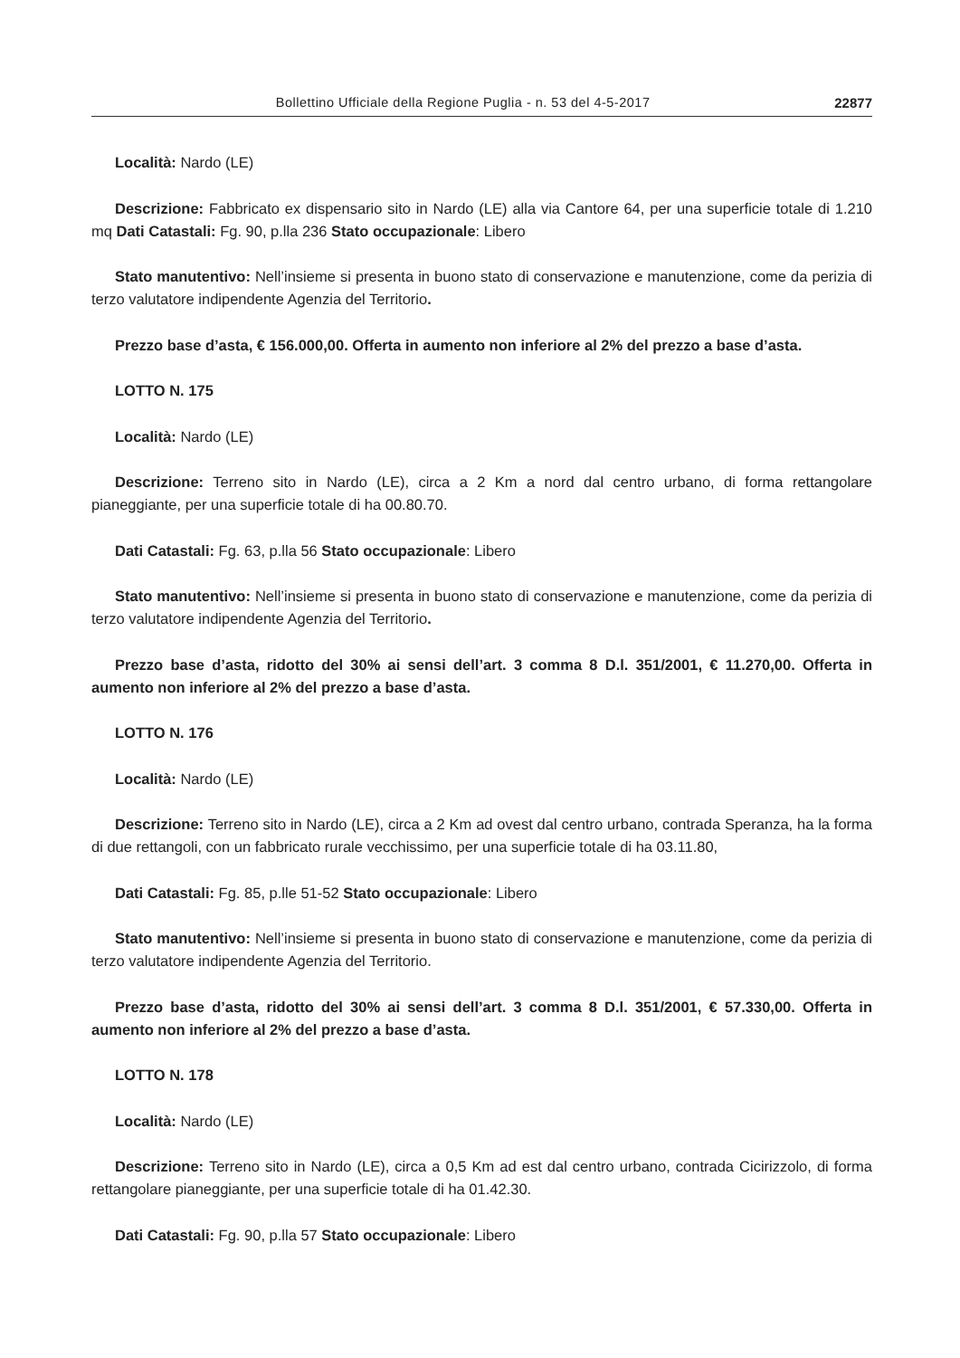Bollettino Ufficiale della Regione Puglia - n. 53 del 4-5-2017 22877
Località: Nardo (LE)
Descrizione: Fabbricato ex dispensario sito in Nardo (LE) alla via Cantore 64, per una superficie totale di 1.210 mq Dati Catastali: Fg. 90, p.lla 236 Stato occupazionale: Libero
Stato manutentivo: Nell’insieme si presenta in buono stato di conservazione e manutenzione, come da perizia di terzo valutatore indipendente Agenzia del Territorio.
Prezzo base d’asta, € 156.000,00. Offerta in aumento non inferiore al 2% del prezzo a base d’asta.
LOTTO N. 175
Località: Nardo (LE)
Descrizione: Terreno sito in Nardo (LE), circa a 2 Km a nord dal centro urbano, di forma rettangolare pianeggiante, per una superficie totale di ha 00.80.70.
Dati Catastali: Fg. 63, p.lla 56 Stato occupazionale: Libero
Stato manutentivo: Nell’insieme si presenta in buono stato di conservazione e manutenzione, come da perizia di terzo valutatore indipendente Agenzia del Territorio.
Prezzo base d’asta, ridotto del 30% ai sensi dell’art. 3 comma 8 D.l. 351/2001, € 11.270,00. Offerta in aumento non inferiore al 2% del prezzo a base d’asta.
LOTTO N. 176
Località: Nardo (LE)
Descrizione: Terreno sito in Nardo (LE), circa a 2 Km ad ovest dal centro urbano, contrada Speranza, ha la forma di due rettangoli, con un fabbricato rurale vecchissimo, per una superficie totale di ha 03.11.80,
Dati Catastali: Fg. 85, p.lle 51-52 Stato occupazionale: Libero
Stato manutentivo: Nell’insieme si presenta in buono stato di conservazione e manutenzione, come da perizia di terzo valutatore indipendente Agenzia del Territorio.
Prezzo base d’asta, ridotto del 30% ai sensi dell’art. 3 comma 8 D.l. 351/2001, € 57.330,00. Offerta in aumento non inferiore al 2% del prezzo a base d’asta.
LOTTO N. 178
Località: Nardo (LE)
Descrizione: Terreno sito in Nardo (LE), circa a 0,5 Km ad est dal centro urbano, contrada Cicirizzolo, di forma rettangolare pianeggiante, per una superficie totale di ha 01.42.30.
Dati Catastali: Fg. 90, p.lla 57 Stato occupazionale: Libero